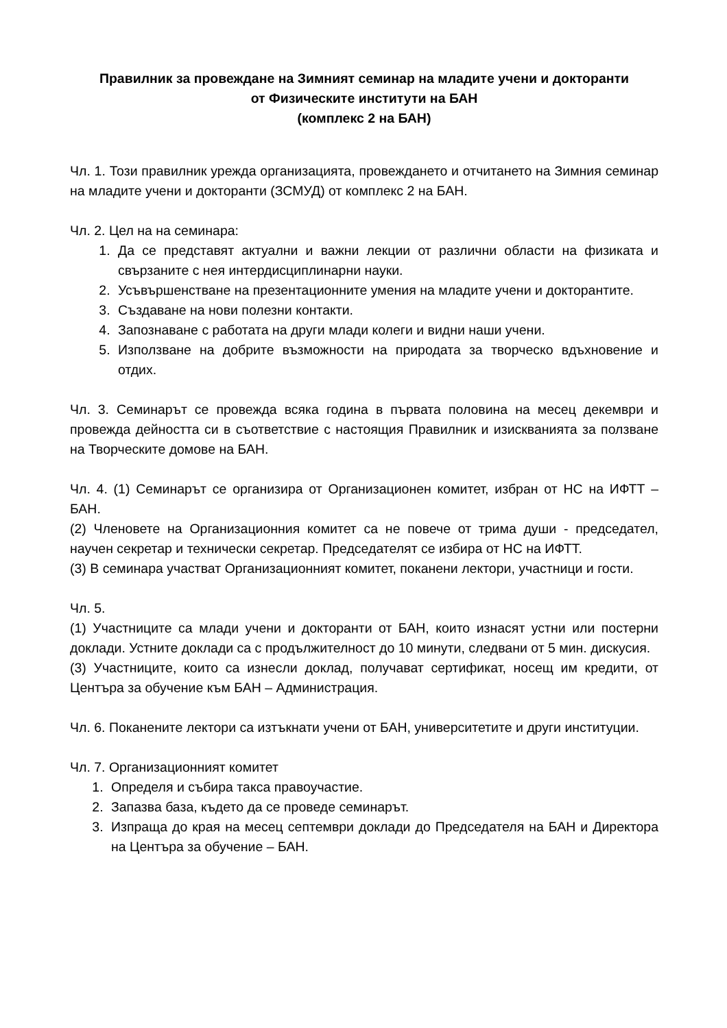Правилник за провеждане на Зимният семинар на младите учени и докторанти
от Физическите институти на БАН
(комплекс 2 на БАН)
Чл. 1. Този правилник урежда организацията, провеждането и отчитането на Зимния семинар на младите учени и докторанти (ЗСМУД) от комплекс 2 на БАН.
Чл. 2. Цел на на семинара:
1. Да се представят актуални и важни лекции от различни области на физиката и свързаните с нея интердисциплинарни науки.
2. Усъвършенстване на презентационните умения на младите учени и докторантите.
3. Създаване на нови полезни контакти.
4. Запознаване с работата на други млади колеги и видни наши учени.
5. Използване на добрите възможности на природата за творческо вдъхновение и отдих.
Чл. 3. Семинарът се провежда всяка година в първата половина на месец декември и провежда дейността си в съответствие с настоящия Правилник и изискванията за ползване на Творческите домове на БАН.
Чл. 4. (1) Семинарът се организира от Организационен комитет, избран от НС на ИФТТ – БАН.
(2) Членовете на Организационния комитет са не повече от трима души - председател, научен секретар и технически секретар. Председателят се избира от НС на ИФТТ.
(3) В семинара участват Организационният комитет, поканени лектори, участници и гости.
Чл. 5.
(1) Участниците са млади учени и докторанти от БАН, които изнасят устни или постерни доклади. Устните доклади са с продължителност до 10 минути, следвани от 5 мин. дискусия.
(3) Участниците, които са изнесли доклад, получават сертификат, носещ им кредити, от Центъра за обучение към БАН – Администрация.
Чл. 6. Поканените лектори са изтъкнати учени от БАН, университетите и други институции.
Чл. 7. Организационният комитет
1. Определя и събира такса правоучастие.
2. Запазва база, където да се проведе семинарът.
3. Изпраща до края на месец септември доклади до Председателя на БАН и Директора на Центъра за обучение – БАН.